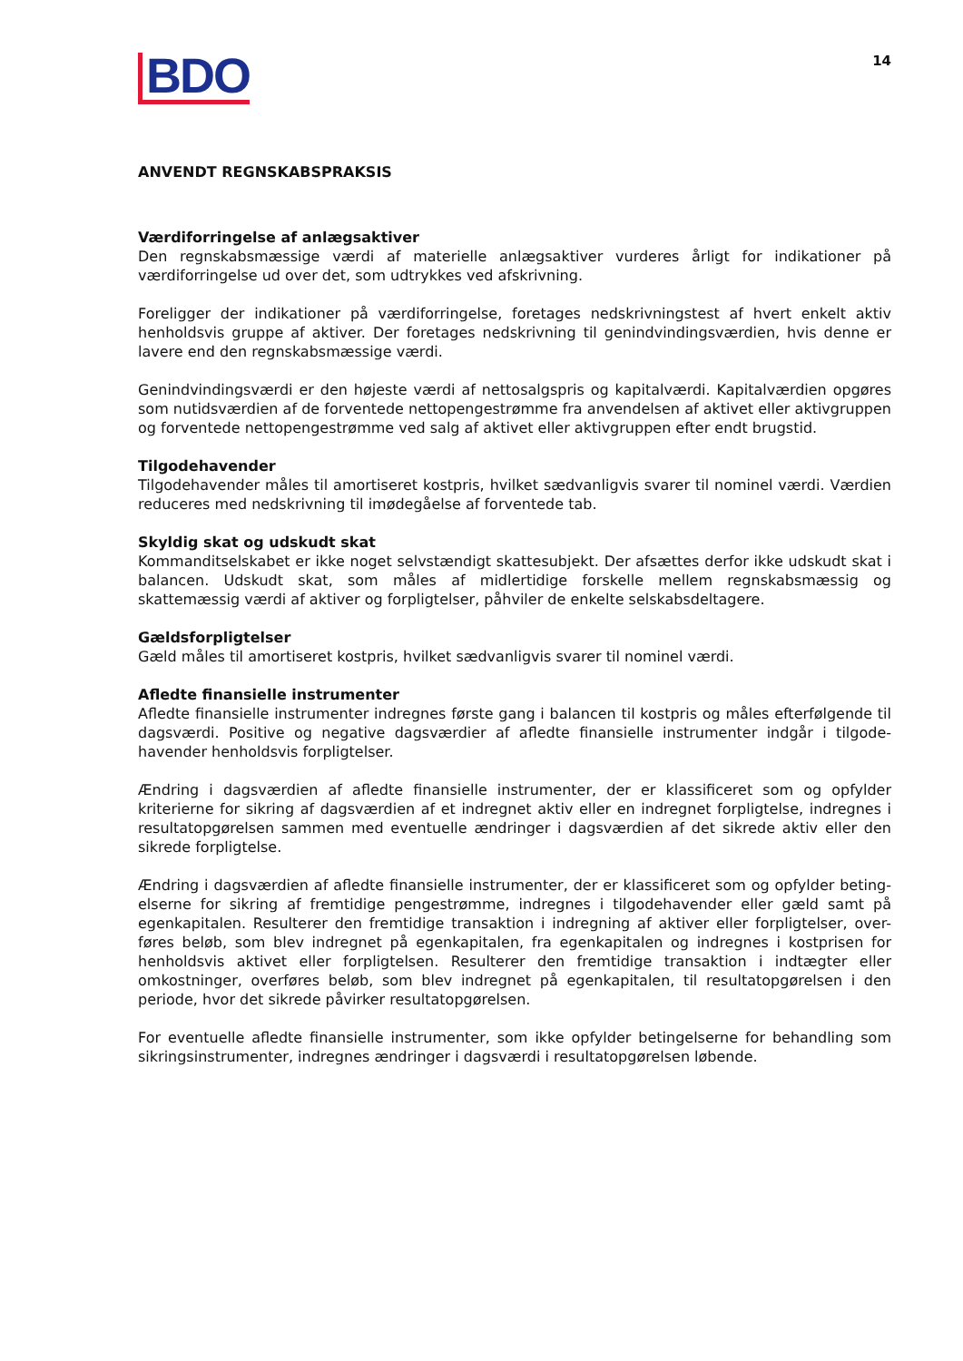BDO
14
ANVENDT REGNSKABSPRAKSIS
Værdiforringelse af anlægsaktiver
Den regnskabsmæssige værdi af materielle anlægsaktiver vurderes årligt for indikationer på værdiforringelse ud over det, som udtrykkes ved afskrivning.
Foreligger der indikationer på værdiforringelse, foretages nedskrivningstest af hvert enkelt aktiv henholdsvis gruppe af aktiver. Der foretages nedskrivning til genindvindingsværdien, hvis denne er lavere end den regnskabsmæssige værdi.
Genindvindingsværdi er den højeste værdi af nettosalgspris og kapitalværdi. Kapitalværdien opgøres som nutidsværdien af de forventede nettopengestrømme fra anvendelsen af aktivet eller aktivgruppen og forventede nettopengestrømme ved salg af aktivet eller aktivgruppen efter endt brugstid.
Tilgodehavender
Tilgodehavender måles til amortiseret kostpris, hvilket sædvanligvis svarer til nominel værdi. Værdien reduceres med nedskrivning til imødegåelse af forventede tab.
Skyldig skat og udskudt skat
Kommanditselskabet er ikke noget selvstændigt skattesubjekt. Der afsættes derfor ikke udskudt skat i balancen. Udskudt skat, som måles af midlertidige forskelle mellem regnskabsmæssig og skattemæssig værdi af aktiver og forpligtelser, påhviler de enkelte selskabsdeltagere.
Gældsforpligtelser
Gæld måles til amortiseret kostpris, hvilket sædvanligvis svarer til nominel værdi.
Afledte finansielle instrumenter
Afledte finansielle instrumenter indregnes første gang i balancen til kostpris og måles efterfølgende til dagsværdi. Positive og negative dagsværdier af afledte finansielle instrumenter indgår i tilgode-havender henholdsvis forpligtelser.
Ændring i dagsværdien af afledte finansielle instrumenter, der er klassificeret som og opfylder kriterierne for sikring af dagsværdien af et indregnet aktiv eller en indregnet forpligtelse, indregnes i resultatopgørelsen sammen med eventuelle ændringer i dagsværdien af det sikrede aktiv eller den sikrede forpligtelse.
Ændring i dagsværdien af afledte finansielle instrumenter, der er klassificeret som og opfylder beting-elserne for sikring af fremtidige pengestrømme, indregnes i tilgodehavender eller gæld samt på egenkapitalen. Resulterer den fremtidige transaktion i indregning af aktiver eller forpligtelser, over-føres beløb, som blev indregnet på egenkapitalen, fra egenkapitalen og indregnes i kostprisen for henholdsvis aktivet eller forpligtelsen. Resulterer den fremtidige transaktion i indtægter eller omkostninger, overføres beløb, som blev indregnet på egenkapitalen, til resultatopgørelsen i den periode, hvor det sikrede påvirker resultatopgørelsen.
For eventuelle afledte finansielle instrumenter, som ikke opfylder betingelserne for behandling som sikringsinstrumenter, indregnes ændringer i dagsværdi i resultatopgørelsen løbende.